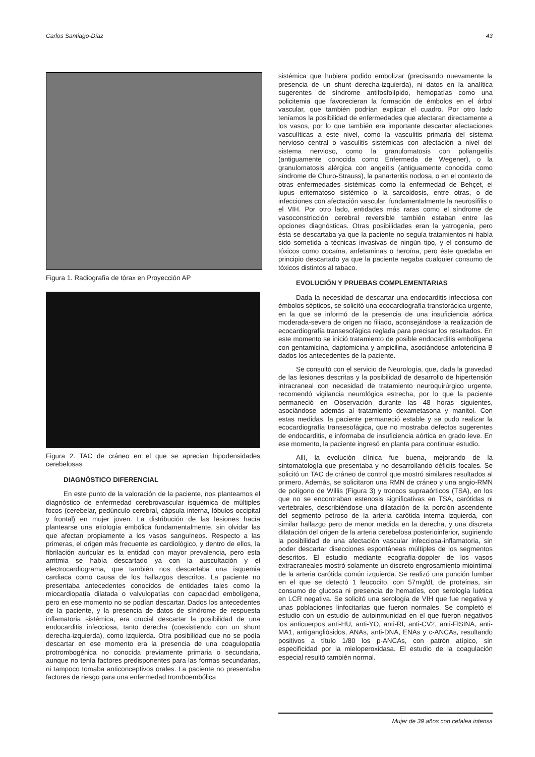Carlos Santiago-Díaz 43
Figura 1. Radiografía de tórax en Proyección AP
Figura 2. TAC de cráneo en el que se aprecian hipodensidades cerebelosas
DIAGNÓSTICO DIFERENCIAL
En este punto de la valoración de la paciente, nos planteamos el diagnóstico de enfermedad cerebrovascular isquémica de múltiples focos (cerebelar, pedúnculo cerebral, cápsula interna, lóbulos occipital y frontal) en mujer joven. La distribución de las lesiones hacía plantearse una etiología embólica fundamentalmente, sin olvidar las que afectan propiamente a los vasos sanguíneos. Respecto a las primeras, el origen más frecuente es cardiológico, y dentro de ellos, la fibrilación auricular es la entidad con mayor prevalencia, pero esta arritmia se había descartado ya con la auscultación y el electrocardiograma, que también nos descartaba una isquemia cardiaca como causa de los hallazgos descritos. La paciente no presentaba antecedentes conocidos de entidades tales como la miocardiopatía dilatada o valvulopatías con capacidad embolígena, pero en ese momento no se podían descartar. Dados los antecedentes de la paciente, y la presencia de datos de síndrome de respuesta inflamatoria sistémica, era crucial descartar la posibilidad de una endocarditis infecciosa, tanto derecha (coexistiendo con un shunt derecha-izquierda), como izquierda. Otra posibilidad que no se podía descartar en ese momento era la presencia de una coagulopatía protrombogénica no conocida previamente primaria o secundaria, aunque no tenía factores predisponentes para las formas secundarias, ni tampoco tomaba anticonceptivos orales. La paciente no presentaba factores de riesgo para una enfermedad tromboembólica
sistémica que hubiera podido embolizar (precisando nuevamente la presencia de un shunt derecha-izquierda), ni datos en la analítica sugerentes de síndrome antifosfolípido, hemopatías como una policitemia que favorecieran la formación de émbolos en el árbol vascular, que también podrían explicar el cuadro. Por otro lado teníamos la posibilidad de enfermedades que afectaran directamente a los vasos, por lo que también era importante descartar afectaciones vasculíticas a este nivel, como la vasculitis primaria del sistema nervioso central o vasculitis sistémicas con afectación a nivel del sistema nervioso, como la granulomatosis con poliangeítis (antiguamente conocida como Enfermeda de Wegener), o la granulomatosis alérgica con angeítis (antiguamente conocida como síndrome de Churo-Strauss), la panarteritis nodosa, o en el contexto de otras enfermedades sistémicas como la enfermedad de Behçet, el lupus eritematoso sistémico o la sarcoidosis, entre otras, o de infecciones con afectación vascular, fundamentalmente la neurosífilis o el VIH. Por otro lado, entidades más raras como el síndrome de vasoconstricción cerebral reversible también estaban entre las opciones diagnósticas. Otras posibilidades eran la yatrogenia, pero ésta se descartaba ya que la paciente no seguía tratamientos ni había sido sometida a técnicas invasivas de ningún tipo, y el consumo de tóxicos como cocaína, anfetaminas o heroína, pero éste quedaba en principio descartado ya que la paciente negaba cualquier consumo de tóxicos distintos al tabaco.
EVOLUCIÓN Y PRUEBAS COMPLEMENTARIAS
Dada la necesidad de descartar una endocarditis infecciosa con émbolos sépticos, se solicitó una ecocardiografía transtorácica urgente, en la que se informó de la presencia de una insuficiencia aórtica moderada-severa de origen no filiado, aconsejándose la realización de ecocardiografía transesofágica reglada para precisar los resultados. En este momento se inició tratamiento de posible endocarditis embolígena con gentamicina, daptomicina y ampicilina, asociándose anfotericina B dados los antecedentes de la paciente.
Se consultó con el servicio de Neurología, que, dada la gravedad de las lesiones descritas y la posibilidad de desarrollo de hipertensión intracraneal con necesidad de tratamiento neuroquirúrgico urgente, recomendó vigilancia neurológica estrecha, por lo que la paciente permaneció en Observación durante las 48 horas siguientes, asociándose además al tratamiento dexametasona y manitol. Con estas medidas, la paciente permaneció estable y se pudo realizar la ecocardiografía transesofágica, que no mostraba defectos sugerentes de endocarditis, e informaba de insuficiencia aórtica en grado leve. En ese momento, la paciente ingresó en planta para continuar estudio.
Allí, la evolución clínica fue buena, mejorando de la sintomatología que presentaba y no desarrollando déficits focales. Se solicitó un TAC de cráneo de control que mostró similares resultados al primero. Además, se solicitaron una RMN de cráneo y una angio-RMN de polígono de Willis (Figura 3) y troncos supraaórticos (TSA), en los que no se encontraban estenosis significativas en TSA, carótidas ni vertebrales, describiéndose una dilatación de la porción ascendente del segmento petroso de la arteria carótida interna izquierda, con similar hallazgo pero de menor medida en la derecha, y una discreta dilatación del origen de la arteria cerebelosa posterioinferior, sugiriendo la posibilidad de una afectación vascular infecciosa-inflamatoria, sin poder descartar disecciones espontáneas múltiples de los segmentos descritos. El estudio mediante ecografía-doppler de los vasos extracraneales mostró solamente un discreto engrosamiento miointimal de la arteria carótida común izquierda. Se realizó una punción lumbar en el que se detectó 1 leucocito, con 57mg/dL de proteínas, sin consumo de glucosa ni presencia de hematíes, con serología luética en LCR negativa. Se solicitó una serología de VIH que fue negativa y unas poblaciones linfocitarias que fueron normales. Se completó el estudio con un estudio de autoinmunidad en el que fueron negativos los anticuerpos anti-HU, anti-YO, anti-RI, anti-CV2, anti-FISINA, anti-MA1, antigangliósidos, ANAs, anti-DNA, ENAs y c-ANCAs, resultando positivos a título 1/80 los p-ANCAs, con patrón atípico, sin especificidad por la mieloperoxidasa. El estudio de la coagulación especial resultó también normal.
Mujer de 39 años con cefalea intensa